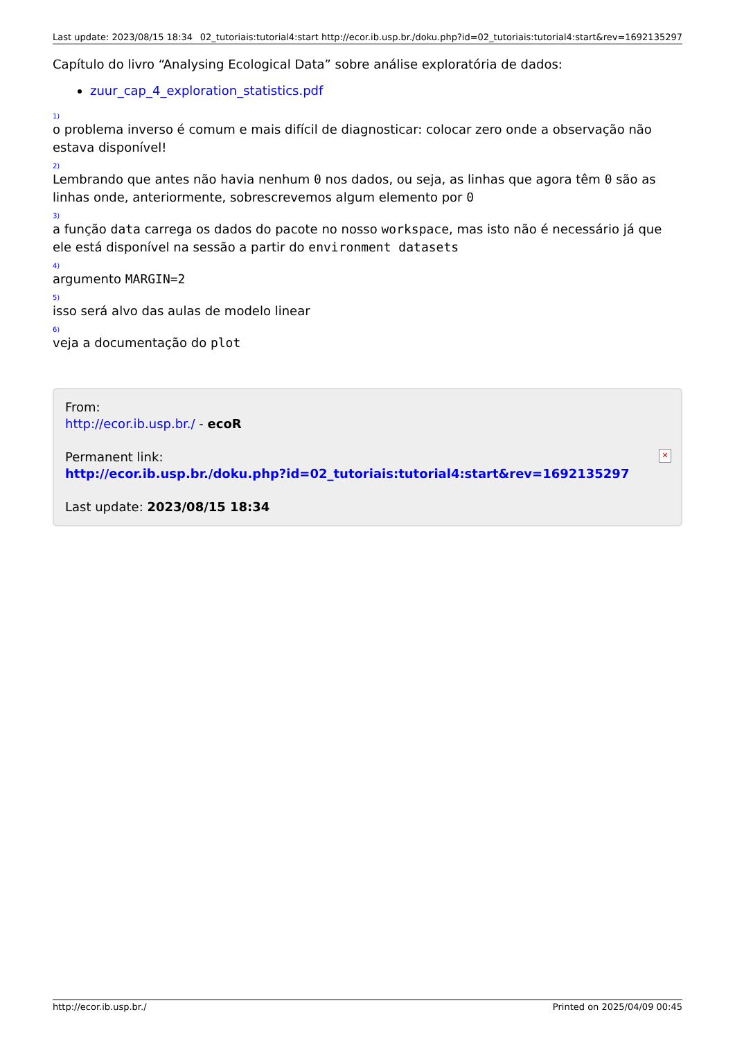Last update: 2023/08/15 18:34 02_tutoriais:tutorial4:start http://ecor.ib.usp.br./doku.php?id=02_tutoriais:tutorial4:start&rev=1692135297
Capítulo do livro “Analysing Ecological Data” sobre análise exploratória de dados:
zuur_cap_4_exploration_statistics.pdf
1)
o problema inverso é comum e mais difícil de diagnosticar: colocar zero onde a observação não estava disponível!
2)
Lembrando que antes não havia nenhum 0 nos dados, ou seja, as linhas que agora têm 0 são as linhas onde, anteriormente, sobrescrevemos algum elemento por 0
3)
a função data carrega os dados do pacote no nosso workspace, mas isto não é necessário já que ele está disponível na sessão a partir do environment datasets
4)
argumento MARGIN=2
5)
isso será alvo das aulas de modelo linear
6)
veja a documentação do plot
From:
http://ecor.ib.usp.br./ - ecoR
Permanent link:
http://ecor.ib.usp.br./doku.php?id=02_tutoriais:tutorial4:start&rev=1692135297
Last update: 2023/08/15 18:34
✕
http://ecor.ib.usp.br./ Printed on 2025/04/09 00:45